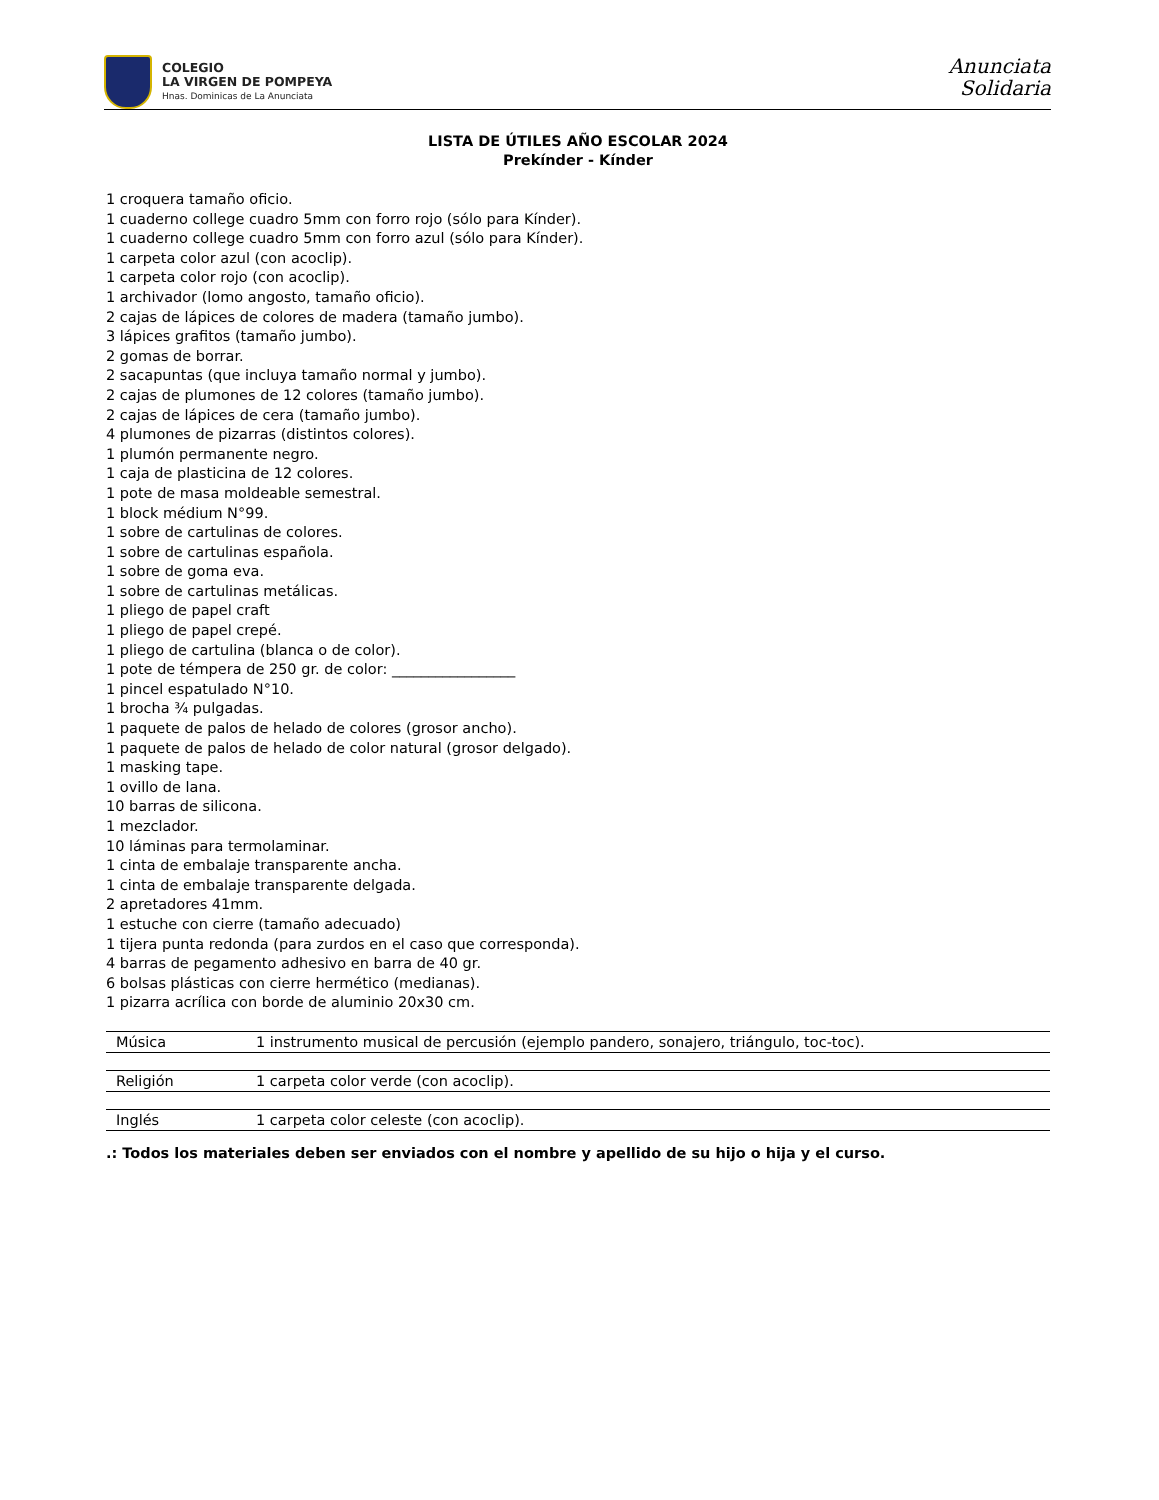COLEGIO
LA VIRGEN DE POMPEYA
Hnas. Dominicas de La Anunciata
Anunciata
Solidaria
LISTA DE ÚTILES AÑO ESCOLAR 2024
Prekínder - Kínder
1 croquera tamaño oficio.
1 cuaderno college cuadro 5mm con forro rojo (sólo para Kínder).
1 cuaderno college cuadro 5mm con forro azul (sólo para Kínder).
1 carpeta color azul (con acoclip).
1 carpeta color rojo (con acoclip).
1 archivador (lomo angosto, tamaño oficio).
2 cajas de lápices de colores de madera (tamaño jumbo).
3 lápices grafitos (tamaño jumbo).
2 gomas de borrar.
2 sacapuntas (que incluya tamaño normal y jumbo).
2 cajas de plumones de 12 colores (tamaño jumbo).
2 cajas de lápices de cera (tamaño jumbo).
4 plumones de pizarras (distintos colores).
1 plumón permanente negro.
1 caja de plasticina de 12 colores.
1 pote de masa moldeable semestral.
1 block médium N°99.
1 sobre de cartulinas de colores.
1 sobre de cartulinas española.
1 sobre de goma eva.
1 sobre de cartulinas metálicas.
1 pliego de papel craft
1 pliego de papel crepé.
1 pliego de cartulina (blanca o de color).
1 pote de témpera de 250 gr. de color: _________________
1 pincel espatulado N°10.
1 brocha ¾ pulgadas.
1 paquete de palos de helado de colores (grosor ancho).
1 paquete de palos de helado de color natural (grosor delgado).
1 masking tape.
1 ovillo de lana.
10 barras de silicona.
1 mezclador.
10 láminas para termolaminar.
1 cinta de embalaje transparente ancha.
1 cinta de embalaje transparente delgada.
2 apretadores 41mm.
1 estuche con cierre (tamaño adecuado)
1 tijera punta redonda (para zurdos en el caso que corresponda).
4 barras de pegamento adhesivo en barra de 40 gr.
6 bolsas plásticas con cierre hermético (medianas).
1 pizarra acrílica con borde de aluminio 20x30 cm.
| Música | 1 instrumento musical de percusión (ejemplo pandero, sonajero, triángulo, toc-toc). |
| Religión | 1 carpeta color verde (con acoclip). |
| Inglés | 1 carpeta color celeste (con acoclip). |
.: Todos los materiales deben ser enviados con el nombre y apellido de su hijo o hija y el curso.